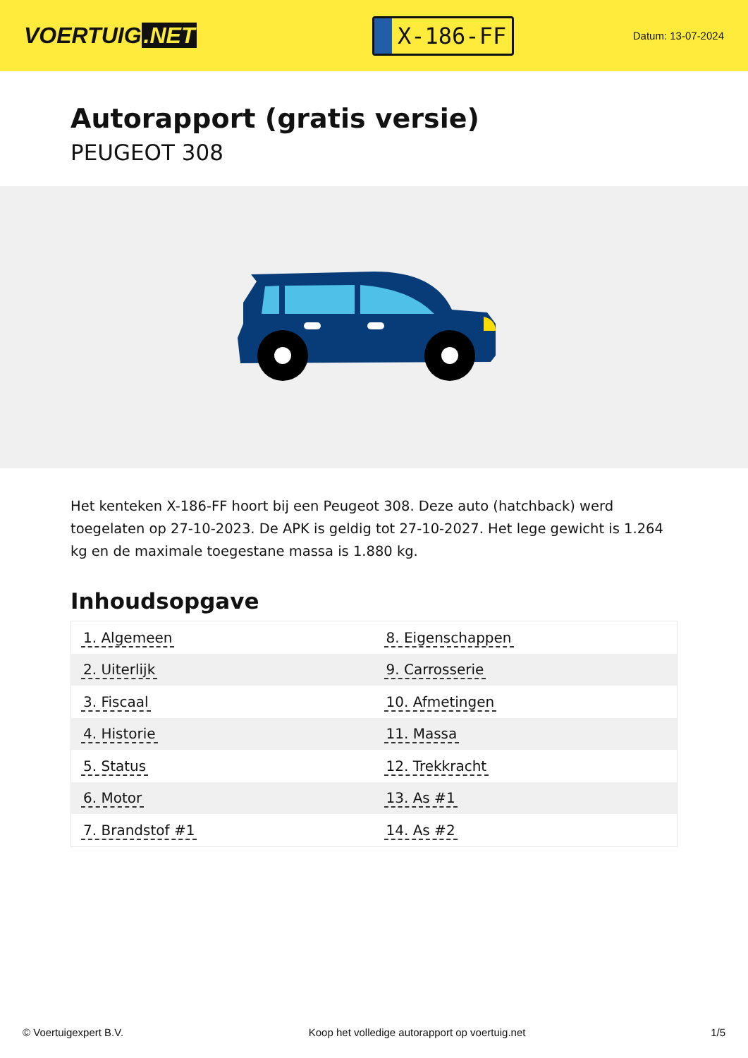VOERTUIG.NET
X-186-FF
Datum: 13-07-2024
Autorapport (gratis versie)
PEUGEOT 308
Het kenteken X-186-FF hoort bij een Peugeot 308. Deze auto (hatchback) werd toegelaten op 27-10-2023. De APK is geldig tot 27-10-2027. Het lege gewicht is 1.264 kg en de maximale toegestane massa is 1.880 kg.
Inhoudsopgave
| 1. Algemeen | 8. Eigenschappen |
| 2. Uiterlijk | 9. Carrosserie |
| 3. Fiscaal | 10. Afmetingen |
| 4. Historie | 11. Massa |
| 5. Status | 12. Trekkracht |
| 6. Motor | 13. As #1 |
| 7. Brandstof #1 | 14. As #2 |
© Voertuigexpert B.V. Koop het volledige autorapport op voertuig.net 1/5